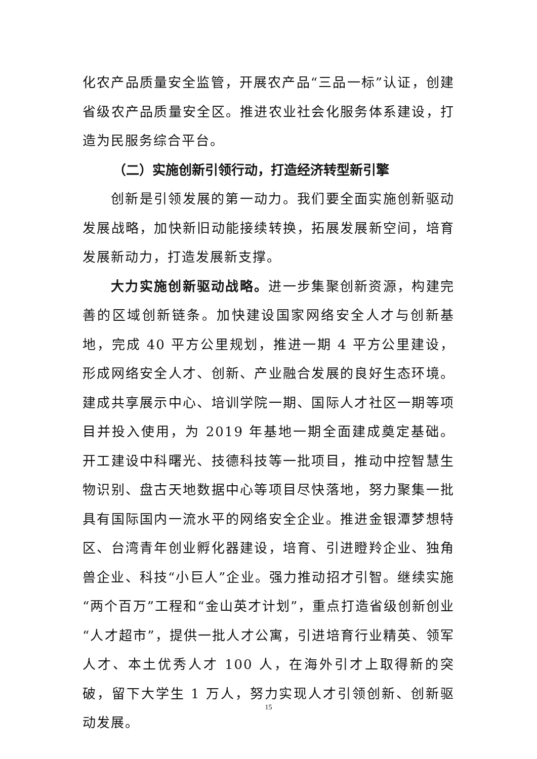化农产品质量安全监管，开展农产品“三品一标”认证，创建省级农产品质量安全区。推进农业社会化服务体系建设，打造为民服务综合平台。
（二）实施创新引领行动，打造经济转型新引擎
创新是引领发展的第一动力。我们要全面实施创新驱动发展战略，加快新旧动能接续转换，拓展发展新空间，培育发展新动力，打造发展新支撑。
大力实施创新驱动战略。进一步集聚创新资源，构建完善的区域创新链条。加快建设国家网络安全人才与创新基地，完成 40 平方公里规划，推进一期 4 平方公里建设，形成网络安全人才、创新、产业融合发展的良好生态环境。建成共享展示中心、培训学院一期、国际人才社区一期等项目并投入使用，为 2019 年基地一期全面建成奠定基础。开工建设中科曙光、技德科技等一批项目，推动中控智慧生物识别、盘古天地数据中心等项目尽快落地，努力聚集一批具有国际国内一流水平的网络安全企业。推进金银潭梦想特区、台湾青年创业孵化器建设，培育、引进瞪羚企业、独角兽企业、科技“小巨人”企业。强力推动招才引智。继续实施“两个百万”工程和“金山英才计划”，重点打造省级创新创业“人才超市”，提供一批人才公寓，引进培育行业精英、领军人才、本土优秀人才 100 人，在海外引才上取得新的突破，留下大学生 1 万人，努力实现人才引领创新、创新驱动发展。
15